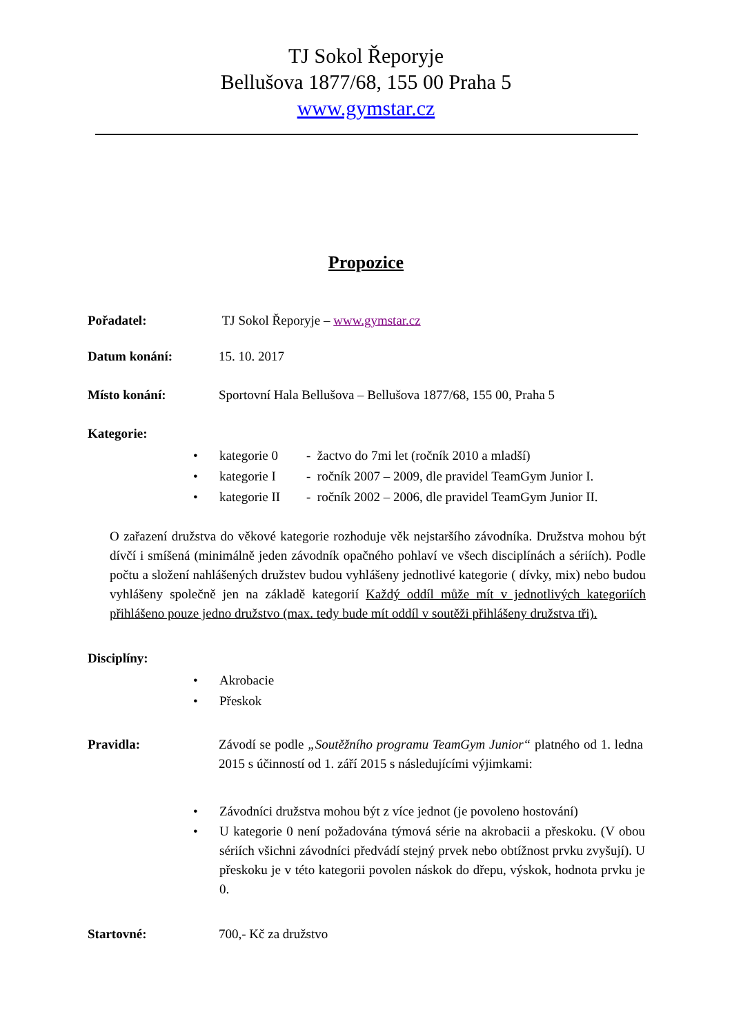TJ Sokol Řeporyje
Bellušova 1877/68, 155 00 Praha 5
www.gymstar.cz
Propozice
Pořadatel: TJ Sokol Řeporyje – www.gymstar.cz
Datum konání: 15. 10. 2017
Místo konání: Sportovní Hala Bellušova – Bellušova 1877/68, 155 00, Praha 5
Kategorie:
• kategorie 0 - žactvo do 7mi let (ročník 2010 a mladší)
• kategorie I - ročník 2007 – 2009, dle pravidel TeamGym Junior I.
• kategorie II - ročník 2002 – 2006, dle pravidel TeamGym Junior II.
O zařazení družstva do věkové kategorie rozhoduje věk nejstaršího závodníka. Družstva mohou být dívčí i smíšená (minimálně jeden závodník opačného pohlaví ve všech disciplínách a sériích). Podle počtu a složení nahlášených družstev budou vyhlášeny jednotlivé kategorie ( dívky, mix) nebo budou vyhlášeny společně jen na základě kategorií Každý oddíl může mít v jednotlivých kategoriích přihlášeno pouze jedno družstvo (max. tedy bude mít oddíl v soutěži přihlášeny družstva tři).
Disciplíny:
• Akrobacie
• Přeskok
Pravidla: Závodí se podle „Soutěžního programu TeamGym Junior“ platného od 1. ledna 2015 s účinností od 1. září 2015 s následujícími výjimkami:
• Závodníci družstva mohou být z více jednot (je povoleno hostování)
• U kategorie 0 není požadována týmová série na akrobacii a přeskoku. (V obou sériích všichni závodníci předvádí stejný prvek nebo obtížnost prvku zvyšují). U přeskoku je v této kategorii povolen náskok do dřepu, výskok, hodnota prvku je 0.
Startovné: 700,- Kč za družstvo